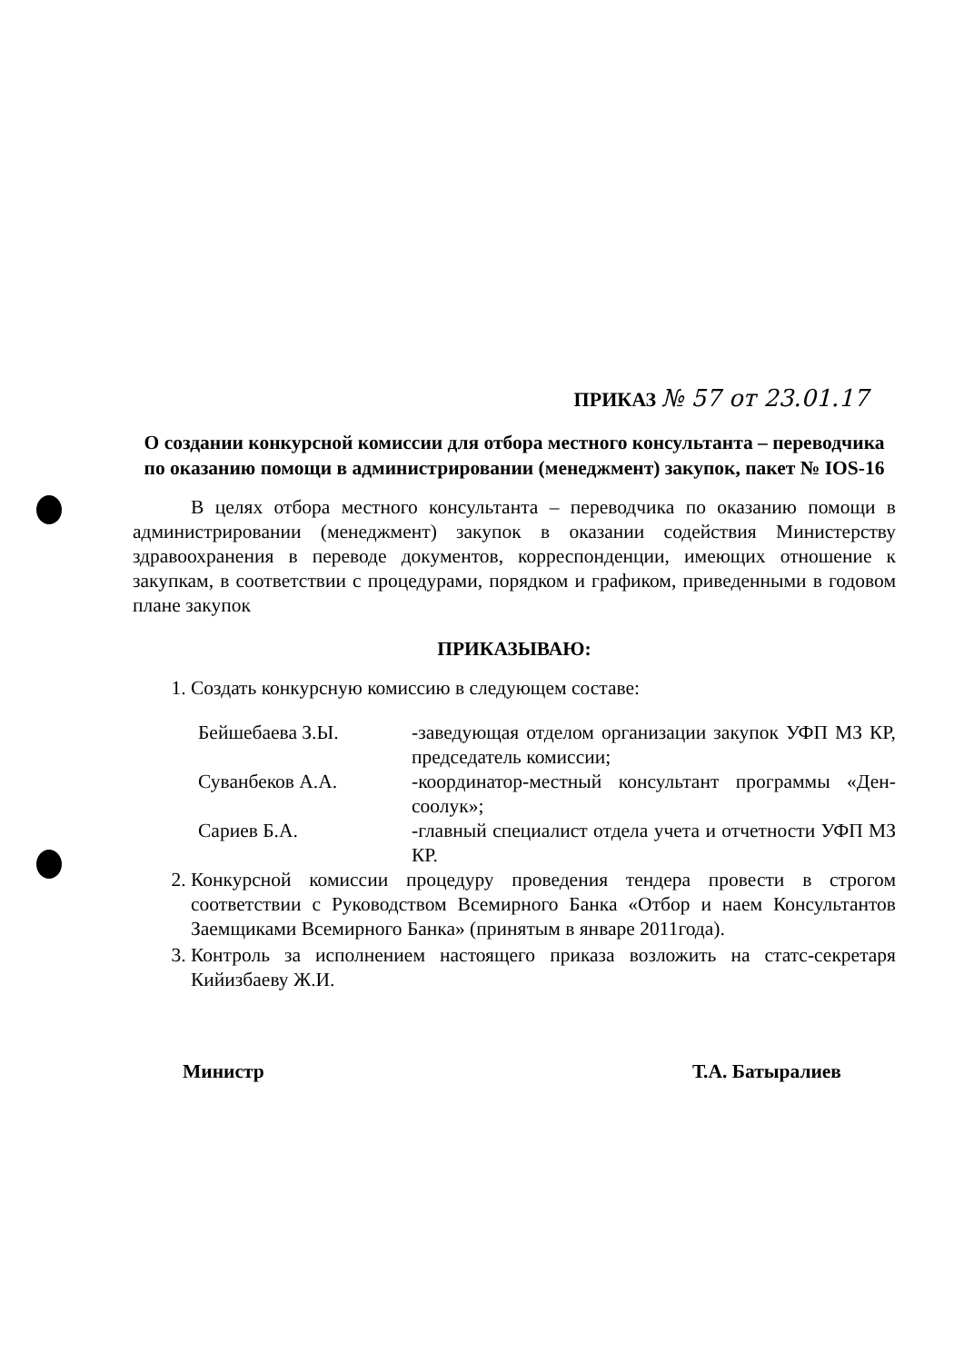ПРИКАЗ № 57 от 23.01.17
О создании конкурсной комиссии для отбора местного консультанта – переводчика по оказанию помощи в администрировании (менеджмент) закупок, пакет № IOS-16
В целях отбора местного консультанта – переводчика по оказанию помощи в администрировании (менеджмент) закупок в оказании содействия Министерству здравоохранения в переводе документов, корреспонденции, имеющих отношение к закупкам, в соответствии с процедурами, порядком и графиком, приведенными в годовом плане закупок
ПРИКАЗЫВАЮ:
1. Создать конкурсную комиссию в следующем составе:
Бейшебаева З.Ы. -заведующая отделом организации закупок УФП МЗ КР, председатель комиссии;
Суванбеков А.А. -координатор-местный консультант программы «Ден-соолук»;
Сариев Б.А. -главный специалист отдела учета и отчетности УФП МЗ КР.
2. Конкурсной комиссии процедуру проведения тендера провести в строгом соответствии с Руководством Всемирного Банка «Отбор и наем Консультантов Заемщиками Всемирного Банка» (принятым в январе 2011года).
3. Контроль за исполнением настоящего приказа возложить на статс-секретаря Кийизбаеву Ж.И.
Министр Т.А. Батыралиев